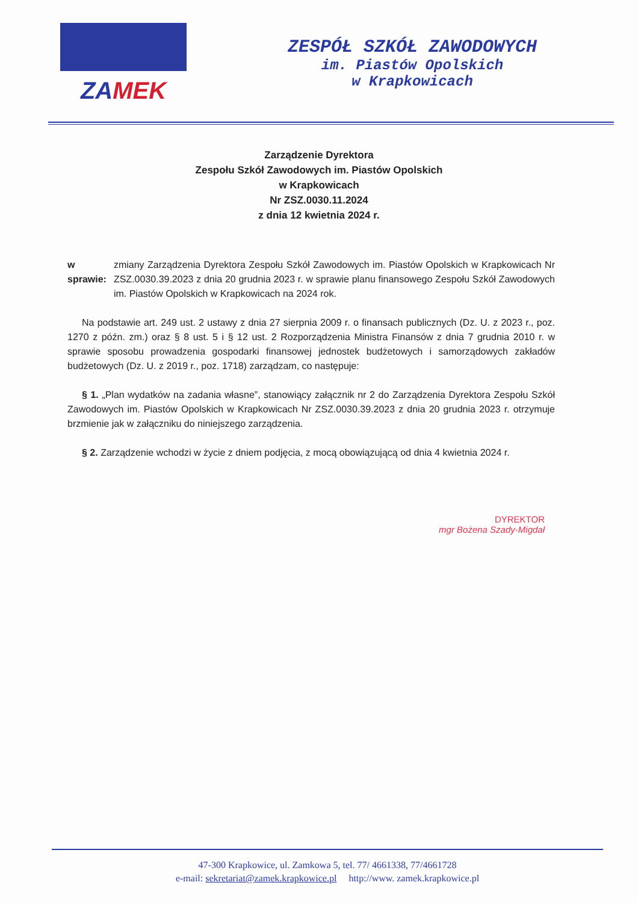ZAMEK
ZESPÓŁ SZKÓŁ ZAWODOWYCH
im. Piastów Opolskich
w Krapkowicach
Zarządzenie Dyrektora
Zespołu Szkół Zawodowych im. Piastów Opolskich
w Krapkowicach
Nr ZSZ.0030.11.2024
z dnia 12 kwietnia 2024 r.
w sprawie: zmiany Zarządzenia Dyrektora Zespołu Szkół Zawodowych im. Piastów Opolskich w Krapkowicach Nr ZSZ.0030.39.2023 z dnia 20 grudnia 2023 r. w sprawie planu finansowego Zespołu Szkół Zawodowych im. Piastów Opolskich w Krapkowicach na 2024 rok.
Na podstawie art. 249 ust. 2 ustawy z dnia 27 sierpnia 2009 r. o finansach publicznych (Dz. U. z 2023 r., poz. 1270 z późn. zm.) oraz § 8 ust. 5 i § 12 ust. 2 Rozporządzenia Ministra Finansów z dnia 7 grudnia 2010 r. w sprawie sposobu prowadzenia gospodarki finansowej jednostek budżetowych i samorządowych zakładów budżetowych (Dz. U. z 2019 r., poz. 1718) zarządzam, co następuje:
§ 1. „Plan wydatków na zadania własne”, stanowiący załącznik nr 2 do Zarządzenia Dyrektora Zespołu Szkół Zawodowych im. Piastów Opolskich w Krapkowicach Nr ZSZ.0030.39.2023 z dnia 20 grudnia 2023 r. otrzymuje brzmienie jak w załączniku do niniejszego zarządzenia.
§ 2. Zarządzenie wchodzi w życie z dniem podjęcia, z mocą obowiązującą od dnia 4 kwietnia 2024 r.
DYREKTOR
mgr Bożena Szady-Migdał
47-300 Krapkowice, ul. Zamkowa 5, tel. 77/ 4661338, 77/4661728
e-mail: sekretariat@zamek.krapkowice.pl http://www. zamek.krapkowice.pl